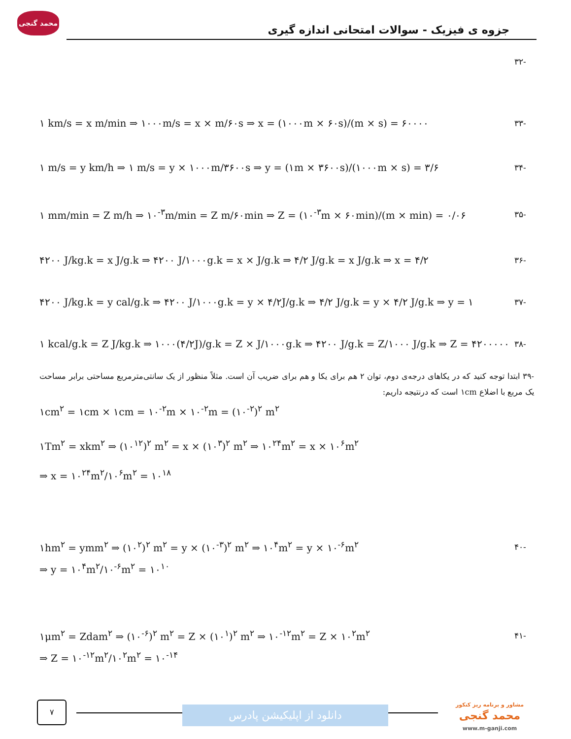محمد گنجی
جزوه ی فیزیک - سوالات امتحانی اندازه گیری
-۳۲
۱ km/s = x m/min ⇒ ۱۰۰۰m/s = x × m/۶۰s ⇒ x = (۱۰۰۰m × ۶۰s)/(m × s) = ۶۰۰۰۰
-۳۳
۱ m/s = y km/h ⇒ ۱ m/s = y × ۱۰۰۰m/۳۶۰۰s ⇒ y = (۱m × ۳۶۰۰s)/(۱۰۰۰m × s) = ۳/۶
-۳۴
۱ mm/min = Z m/h ⇒ ۱۰<sup>-۳</sup>m/min = Z m/۶۰min ⇒ Z = (۱۰<sup>-۳</sup>m × ۶۰min)/(m × min) = ۰/۰۶
-۳۵
۴۲۰۰ J/kg.k = x J/g.k ⇒ ۴۲۰۰ J/۱۰۰۰g.k = x × J/g.k ⇒ ۴/۲ J/g.k = x J/g.k ⇒ x = ۴/۲
-۳۶
۴۲۰۰ J/kg.k = y cal/g.k ⇒ ۴۲۰۰ J/۱۰۰۰g.k = y × ۴/۲J/g.k ⇒ ۴/۲ J/g.k = y × ۴/۲ J/g.k ⇒ y = ۱
-۳۷
۱ kcal/g.k = Z J/kg.k ⇒ ۱۰۰۰(۴/۲J)/g.k = Z × J/۱۰۰۰g.k ⇒ ۴۲۰۰ J/g.k = Z/۱۰۰۰ J/g.k ⇒ Z = ۴۲۰۰۰۰۰
-۳۸
-۳۹ ابتدا توجه کنید که در یکاهای درجه‌ی دوم، توان ۲ هم برای یکا و هم برای ضریب آن است. مثلاً منظور از یک سانتی‌مترمربع مساحتی برابر مساحت یک مربع با اضلاع ۱cm است که درنتیجه داریم:
۱cm<sup>۲</sup> = ۱cm × ۱cm = ۱۰<sup>-۲</sup>m × ۱۰<sup>-۲</sup>m = (۱۰<sup>-۲</sup>)<sup>۲</sup> m<sup>۲</sup>
۱Tm<sup>۲</sup> = xkm<sup>۲</sup> ⇒ (۱۰<sup>۱۲</sup>)<sup>۲</sup> m<sup>۲</sup> = x × (۱۰<sup>۳</sup>)<sup>۲</sup> m<sup>۲</sup> ⇒ ۱۰<sup>۲۴</sup>m<sup>۲</sup> = x × ۱۰<sup>۶</sup>m<sup>۲</sup>
⇒ x = ۱۰<sup>۲۴</sup>m<sup>۲</sup>/۱۰<sup>۶</sup>m<sup>۲</sup> = ۱۰<sup>۱۸</sup>
۱hm<sup>۲</sup> = ymm<sup>۲</sup> ⇒ (۱۰<sup>۲</sup>)<sup>۲</sup> m<sup>۲</sup> = y × (۱۰<sup>-۳</sup>)<sup>۲</sup> m<sup>۲</sup> ⇒ ۱۰<sup>۴</sup>m<sup>۲</sup> = y × ۱۰<sup>-۶</sup>m<sup>۲</sup>
-۴۰
⇒ y = ۱۰<sup>۴</sup>m<sup>۲</sup>/۱۰<sup>-۶</sup>m<sup>۲</sup> = ۱۰<sup>۱۰</sup>
۱μm<sup>۲</sup> = Zdam<sup>۲</sup> ⇒ (۱۰<sup>-۶</sup>)<sup>۲</sup> m<sup>۲</sup> = Z × (۱۰<sup>۱</sup>)<sup>۲</sup> m<sup>۲</sup> ⇒ ۱۰<sup>-۱۲</sup>m<sup>۲</sup> = Z × ۱۰<sup>۲</sup>m<sup>۲</sup>
-۴۱
⇒ Z = ۱۰<sup>-۱۲</sup>m<sup>۲</sup>/۱۰<sup>۲</sup>m<sup>۲</sup> = ۱۰<sup>-۱۴</sup>
۷
دانلود از اپلیکیشن پادرس
مشاور و برنامه ریز کنکور
محمد گنجی
www.m-ganji.com